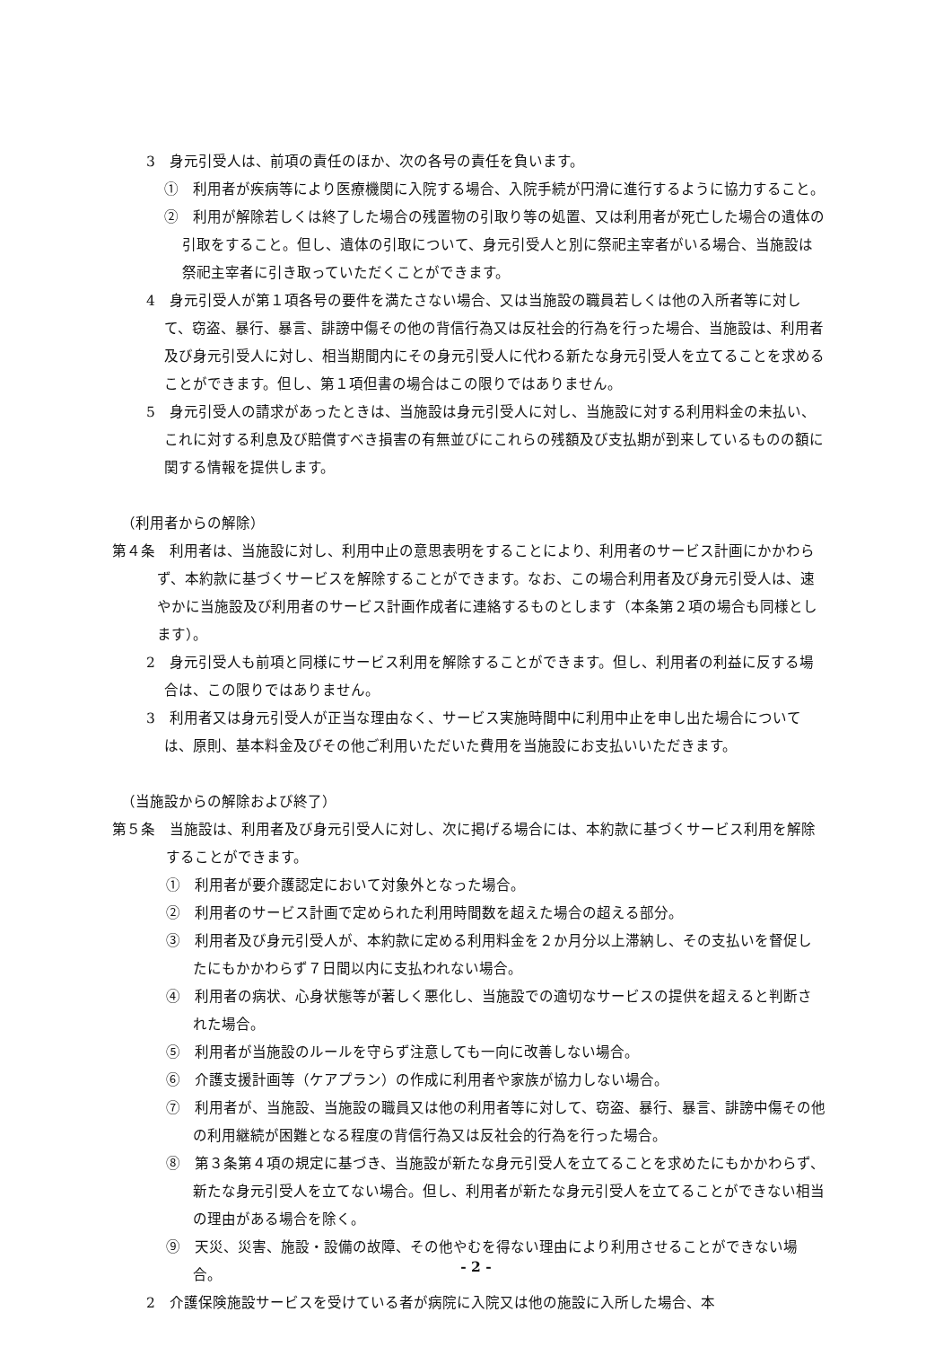3　身元引受人は、前項の責任のほか、次の各号の責任を負います。
①　利用者が疾病等により医療機関に入院する場合、入院手続が円滑に進行するように協力すること。
②　利用が解除若しくは終了した場合の残置物の引取り等の処置、又は利用者が死亡した場合の遺体の引取をすること。但し、遺体の引取について、身元引受人と別に祭祀主宰者がいる場合、当施設は祭祀主宰者に引き取っていただくことができます。
4　身元引受人が第１項各号の要件を満たさない場合、又は当施設の職員若しくは他の入所者等に対して、窃盗、暴行、暴言、誹謗中傷その他の背信行為又は反社会的行為を行った場合、当施設は、利用者及び身元引受人に対し、相当期間内にその身元引受人に代わる新たな身元引受人を立てることを求めることができます。但し、第１項但書の場合はこの限りではありません。
5　身元引受人の請求があったときは、当施設は身元引受人に対し、当施設に対する利用料金の未払い、これに対する利息及び賠償すべき損害の有無並びにこれらの残額及び支払期が到来しているものの額に関する情報を提供します。
（利用者からの解除）
第４条　利用者は、当施設に対し、利用中止の意思表明をすることにより、利用者のサービス計画にかかわらず、本約款に基づくサービスを解除することができます。なお、この場合利用者及び身元引受人は、速やかに当施設及び利用者のサービス計画作成者に連絡するものとします（本条第２項の場合も同様とします）。
2　身元引受人も前項と同様にサービス利用を解除することができます。但し、利用者の利益に反する場合は、この限りではありません。
3　利用者又は身元引受人が正当な理由なく、サービス実施時間中に利用中止を申し出た場合については、原則、基本料金及びその他ご利用いただいた費用を当施設にお支払いいただきます。
（当施設からの解除および終了）
第５条　当施設は、利用者及び身元引受人に対し、次に掲げる場合には、本約款に基づくサービス利用を解除することができます。
①　利用者が要介護認定において対象外となった場合。
②　利用者のサービス計画で定められた利用時間数を超えた場合の超える部分。
③　利用者及び身元引受人が、本約款に定める利用料金を２か月分以上滞納し、その支払いを督促したにもかかわらず７日間以内に支払われない場合。
④　利用者の病状、心身状態等が著しく悪化し、当施設での適切なサービスの提供を超えると判断された場合。
⑤　利用者が当施設のルールを守らず注意しても一向に改善しない場合。
⑥　介護支援計画等（ケアプラン）の作成に利用者や家族が協力しない場合。
⑦　利用者が、当施設、当施設の職員又は他の利用者等に対して、窃盗、暴行、暴言、誹謗中傷その他の利用継続が困難となる程度の背信行為又は反社会的行為を行った場合。
⑧　第３条第４項の規定に基づき、当施設が新たな身元引受人を立てることを求めたにもかかわらず、新たな身元引受人を立てない場合。但し、利用者が新たな身元引受人を立てることができない相当の理由がある場合を除く。
⑨　天災、災害、施設・設備の故障、その他やむを得ない理由により利用させることができない場合。
2　介護保険施設サービスを受けている者が病院に入院又は他の施設に入所した場合、本
- 2 -